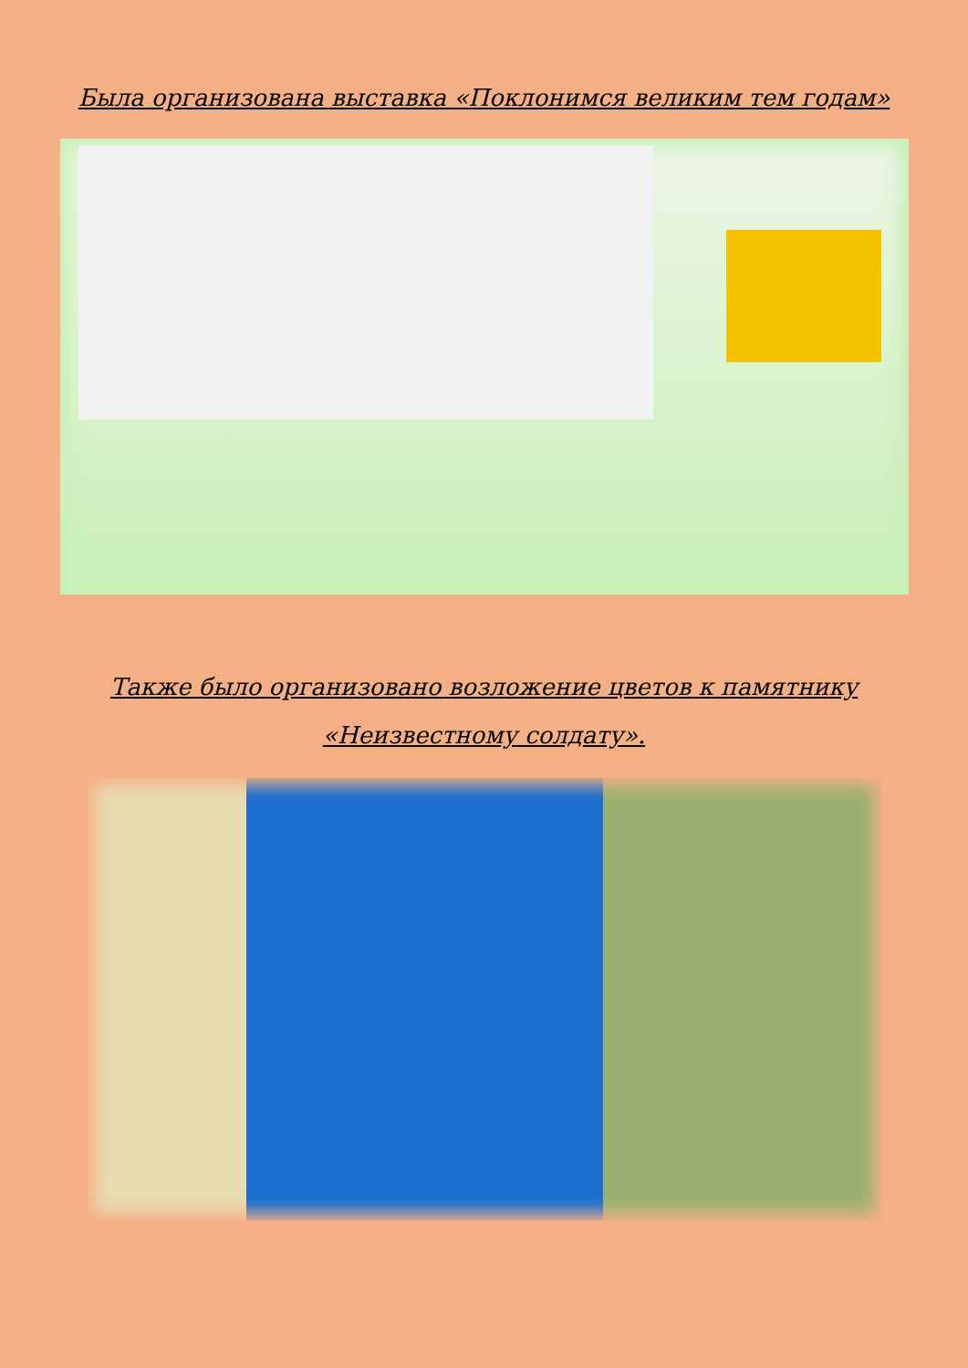Была организована выставка «Поклонимся великим тем годам»
Также было организовано возложение цветов к памятнику
«Неизвестному солдату».